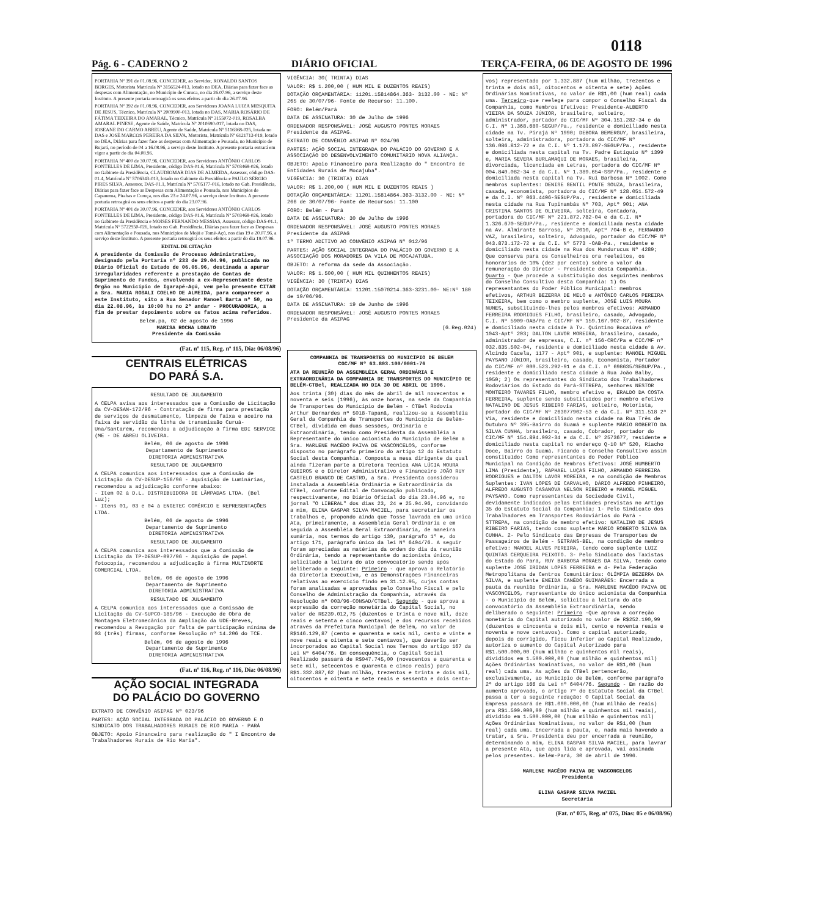0118
Pág. 6 - CADERNO 2 DIÁRIO OFICIAL TERÇA-FEIRA, 06 DE AGOSTO DE 1996
PORTARIA Nº 391 de 01.08.96, CONCEDER, ao Servidor, RONALDO SANTOS BORGES, Motorista Matrícula Nº 3156524-013, lotado no DEA, Diárias para fazer face as despesas com Alimentação, no Município de Curuca, no dia 26.07.96, a serviço deste Instituto. A presente portaria retroagirá os seus efeitos a partir do dia 26.07.96.
PORTARIA Nº 392 de 01.08.96, CONCEDER, aos Servidores JOANA LUIZA MESQUITA DE JESUS, Técnico, Matrícula Nº 2009900-013, lotada no DAS, MARIA ROSÁRIO DE FÁTIMA TEIXEIRA DO AMARAL, Técnico, Matrícula Nº 3155072-019, ROSALBA AMARAL PINESE, Agente de Saúde, Matrícula Nº 2010690-017, lotada no DAS, JOSEANE DO CARMO ABREU, Agente de Saúde, Matrícula Nº 5116368-025, lotada no DAS e JOSÉ MARCOS PEREIRA DA SILVA, Motorista, Matrícula Nº 6121713-019, lotado no DEA, Diárias para fazer face as despesas com Alimentação e Pousada, no Município de Bujarú, no período de 04 a 16.08.96, a serviço deste Instituto. A presente portaria entrará em vigor a partir do dia 04.08.96.
PORTARIA Nº 400 de 30.07.96, CONCEDER, aos Servidores ANTÔNIO CARLOS FONTELLES DE LIMA, Presidente, código DAS-01.6, Matrícula Nº 5703468-026, lotado no Gabinete da Presidência, CLAUDIOMAR DIAS DE ALMEIDA, Assessor, código DAS-01.4, Matrícula Nº 5706343-013, lotado no Gabinete da Presidência e PAULO SÉRGIO PIRES SILVA, Assessor, DAS-01.1, Matrícula Nº 5705177-016, lotado no Gab. Presidência, Diárias para fazer face as Despesas com Alimentação e Pousada, nos Municípios de Capanema, Pirabas e Curuça, nos dias 23 e 24.07.96, a serviço deste Instituto. A presente portaria retroagirá os seus efeitos a partir do dia 23.07.96.
PORTARIA Nº 401 de 30.07.96, CONCEDER, aos Servidores ANTÔNIO CARLOS FONTELLES DE LIMA, Presidente, código DAS-01.6, Matrícula Nº 5703468-026, lotado no Gabinete da Presidência e MOISES FERNANDO MESSIAS, Assessor, código DAS-01.1, Matrícula Nº 5722950-026, lotado no Gab. Presidência, Diárias para fazer face as Despesas com Alimentação e Pousada, nos Municípios de Mojú e Tomé-Açú, nos dias 19 e 20.07.96, a serviço deste Instituto. A presente portaria retroagirá os seus efeitos a partir do dia 19.07.96.
EDITAL DE CITAÇÃO
A presidente da Comissão de Processo Administrativo, designado pela Portaria nº 233 de 29.04.96, publicada no Diário Oficial do Estado de 06.05.96, destinada a apurar irregularidades referente a prestação de Contas de Suprimento de Fundos, envolvendo a ex-Representante deste Órgão no Município de Igarapé-Açú, vem pelo presente CITAR a Sra. MARIA ROSALI COELHO DE ALMEIDA, para comparecer a este Instituto, sito a Rua Senador Manoel Barta nº 50, no dia 22.08.96, às 10:00 hs no 2º andar - PROCURADORIA, a fim de prestar depoimento sobre os fatos acima referidos.
Belém.pa, 02 de agosto de 1996
MARISA ROCHA LOBATO
Presidente da Comissão
(Fat. nº 115, Reg. nº 115, Dia: 06/08/96)
CENTRAIS ELÉTRICAS
DO PARÁ S.A.
RESULTADO DE JULGAMENTO
A CELPA avisa aos interessados que a Comissão de Licitação da CV-DESAN-172/96 - Contratação de firma para prestação de serviços de desmatamento, limpeza de faixa e aceiro na faixa de servidão da linha de transmissão Curuá-Una/Santarém, recomendou a adjudicação à firma EDI SERVICE (ME - DE ABREU OLIVEIRA.
Belém, 06 de agosto de 1996
Departamento de Suprimento
DIRETORIA ADMINISTRATIVA
RESULTADO DE JULGAMENTO
A CELPA comunica aos interessados que a Comissão de Licitação da CV-DESUP-156/96 - Aquisição de Luminárias, recomendou a adjudicação conforme abaixo:
- Item 02 à D.L. DISTRIBUIDORA DE LÂMPADAS LTDA. (Bel Luz);
- Itens 01, 03 e 04 à ENGETEC COMÉRCIO E REPRESENTAÇÕES LTDA.
Belém, 06 de agosto de 1996
Departamento de Suprimento
DIRETORIA ADMINISTRATIVA
RESULTADO DE JULGAMENTO
A CELPA comunica aos interessados que a Comissão de Licitação da TP-DESUP-097/96 - Aquisição de papel fotocopia, recomendou a adjudicação à firma MULTINORTE COMERCIAL LTDA.
Belém, 06 de agosto de 1996
Departamento de Suprimento
DIRETORIA ADMINISTRATIVA
RESULTADO DE JULGAMENTO
A CELPA comunica aos interessados que a Comissão de Licitação da CV-SUPCO-185/96 - Execução de Obra de Montagem Eletromecânica da Ampliação da UDE-Breves, recomendou a Revogação por falta de participação mínima de 03 (três) firmas, conforme Resolução nº 14.206 do TCE.
Belém, 06 de agosto de 1996
Departamento de Suprimento
DIRETORIA ADMINISTRATIVA
(Fat. nº 116, Reg. nº 116, Dia: 06/08/96)
AÇÃO SOCIAL INTEGRADA
DO PALÁCIO DO GOVERNO
EXTRATO DE CONVÊNIO ASIPAG Nº 023/96
PARTES: AÇÃO SOCIAL INTEGRADA DO PALÁCIO DO GOVERNO E O SINDICATO DOS TRABALHADORES RURAIS DE RIO MARIA - PARÁ
OBJETO: Apoio Financeiro para realização do " I Encontro de Trabalhadores Rurais de Rio Maria".
VIGÊNCIA: 30( TRINTA) DIAS
VALOR: R$ 1.200,00 ( HUM MIL E DUZENTOS REAIS)
DOTAÇÃO ORÇAMENTÁRIA: 11201.15814864.363- 3132.00 - NE: Nº 265 de 30/07/96- Fonte de Recurso: 11.100.
FORO: Belém/Pará
DATA DE ASSINATURA: 30 de Julho de 1996
ORDENADOR RESPONSÁVEL: JOSÉ AUGUSTO PONTES MORAES
Presidente da ASIPAG.
EXTRATO DE CONVÊNIO ASIPAG Nº 024/96
PARTES: AÇÃO SOCIAL INTEGRADA DO PALÁCIO DO GOVERNO E A ASSOCIAÇÃO DO DESENVOLVIMENTO COMUNITÁRIO NOVA ALIANÇA.
OBJETO: Apoio Financeiro para Realização do " Encontro de Entidades Rurais de Mocajuba".
VIGÊNCIA: 30 (TRINTA) DIAS
VALOR: R$ 1.200,00 ( HUM MIL E DUZENTOS REAIS )
DOTAÇÃO ORÇAMENTÁRIA: 11201.15814864.363-3132.00 - NE: Nº 266 de 30/07/96- Fonte de Recursos: 11.100
FORO: Belém - Pará
DATA DE ASSINATURA: 30 de Julho de 1996
ORDENADOR RESPONSÁVEL: JOSÉ AUGUSTO PONTES MORAES
Presidente da ASIPAG
1º TERMO ADITIVO AO CONVÊNIO ASIPAG Nº 012/96
PARTES: AÇÃO SOCIAL INTEGRADA DO PALÁCIO DO GOVERNO E A ASSOCIAÇÃO DOS MORADORES DA VILA DE MOCAJATUBA.
OBJETO: A reforma da sede da Associação.
VALOR: R$ 1.500,00 ( HUM MIL QUINHENTOS REAIS)
VIGÊNCIA: 30 (TRINTA) DIAS
DOTAÇÃO ORÇAMENTÁRIA: 11201.15070214.363-3231.00- NE:Nº 180 de 19/06/96.
DATA DE ASSINATURA: 19 de Junho de 1996
ORDENADOR RESPONSÁVEL: JOSÉ AUGUSTO PONTES MORAES
Presidente da ASIPAG
(G.Reg.024)
COMPANHIA DE TRANSPORTES DO MUNICÍPIO DE BELÉM
CGC/MF Nº 63.803.100/0001-76
ATA DA REUNIÃO DA ASSEMBLÉIA GERAL ORDINÁRIA E EXTRAORDINÁRIA DA COMPANHIA DE TRANSPORTES DO MUNICÍPIO DE BELÉM-CTBel, REALIZADA NO DIA 30 DE ABRIL DE 1996.
Aos trinta (30) dias do mês de abril de mil novecentos e noventa e seis (1996), às onze horas, na sede da Companhia de Transportes do Município de Belém - CTBel Rodovia Arthur Bernardes nº 5018-Tapanã, realizou-se a Assembléia Geral da Companhia de Transportes do Município de Belém-CTBel, dividida em duas sessões, Ordinária e Extraordinária, tendo como Presidenta da Assembléia a Representante do único acionista do Município de Belém a Sra. MARLENE MACÊDO PAIVA DE VASCONCELOS, conforme disposto no parágrafo primeiro do artigo 12 do Estatuto Social desta Companhia. Composta a mesa dirigente da qual ainda fizeram parte a Diretora Técnica ANA LÚCIA MOURA GUEIROS e o Diretor Administrativo e Financeiro JOÃO RUY CASTELO BRANCO DE CASTRO, a Sra. Presidenta considerou instalada a Assembléia Ordinária e Extraordinária da CTBel, conforme Edital de Convocação publicado, respectivamente, no Diário Oficial do dia 23.04.96 e, no jornal "O LIBERAL" dos dias 23, 24 e 25.04.96, convidando a mim, ELINA GASPAR SILVA MACIEL, para secretariar os trabalhos e, propondo ainda que fosse lavrada em uma única Ata, primeiramente, a Assembléia Geral Ordinária e em seguida a Assembléia Geral Extraordinária, de maneira sumária, nos termos do artigo 130, parágrafo 1º e, do artigo 171, parágrafo único da lei Nº 6404/76. A seguir foram apreciadas as matérias da ordem do dia da reunião Ordinária, tendo a representante do acionista único, solicitado a leitura do ato convocatório sendo após deliberado o seguinte: Primeiro - que aprova o Relatório da Diretoria Executiva, e as Demonstrações Financeiras relativas ao exercício findo em 31.12.95, cujas contas foram analisadas e aprovadas pelo Conselho Fiscal e pelo Conselho de Administração da Companhia, através da Resolução nº 003/96-CONSAD/CTBel. Segundo - que aprova a expressão da correção monetária do Capital Social, no valor de R$239.012,75 (duzentos e trinta e nove mil, doze reais e setenta e cinco centavos) e dos recursos recebidos através da Prefeitura Municipal de Belém, no valor de R$146.129,87 (cento e quarenta e seis mil, cento e vinte e nove reais e oitenta e sete centavos), que deverão ser incorporados ao Capital Social nos Termos do artigo 167 da Lei Nº 6404/76. Em consequência, o Capital Social Realizado passará de R$947.745,00 (novecentos e quarenta e sete mil, setecentos e quarenta e cinco reais) para R$1.332.887,62 (hum milhão, trezentos e trinta e dois mil, oitocentos e oitenta e sete reais e sessenta e dois centa-
vos) representado por 1.332.887 (hum milhão, trezentos e trinta e dois mil, oitocentos e oitenta e sete) Ações Ordinárias Nominativas, no valor de R$1,00 (hum real) cada uma. Terceiro-que reelege para compor o Conselho Fiscal da Companhia, como Membros Efetivos: Presidente-ALBERTO VIEIRA DA SOUZA JÚNIOR, brasileiro, solteiro, administrador, portador do CIC/MF Nº 304.151.282-34 e da C.I. Nº 1.368.680-SEGUP/Pa., residente e domiciliado nesta cidade na Tv. Pirajá Nº 1990; DEBORA BEMERGUY, brasileira, solteira, administradora, portadora do CIC/MF Nº 136.086.812-72 e da C.I. Nº 1.173.897-SEGUP/Pa., residente e domiciliada nesta capital na Tv. Padre Eutíquio Nº 1399 e, MARIA SEVERA BURLAMAQUI DE MORAES, brasileira, divorciada, licenciada em Letras, portadora do CIC/MF Nº 004.840.082-34 e da C.I. Nº 1.389.654-SSP/Pa., residente e domiciliada nesta capital na Tv. Rui Barbosa Nº 1002. Como membros suplentes: DENISE GENTIL PONTE SOUZA, brasileira, casada, economista, portadora do CIC/MF Nº 128.051.572-49 e da C.I. Nº 063.4406-SEGUP/Pa., residente e domiciliada nesta cidade na Rua Tupinambás Nº 703, Aptº 901; ANA CRISTINA SANTOS DE OLIVEIRA, solteira, Contadora, portadora do CIC/MF Nº 221.872.782-04 e da C.I. Nº 1.326.670-SEGUP/Pa., residente e domiciliada nesta cidade na Av. Almirante Barroso, Nº 2010, Aptº 704-B e, FERNANDO VAZ, brasileiro, solteiro, Advogado, portador do CIC/MF Nº 043.873.172-72 e da C.I. Nº 5773 -OAB-Pa., residente e domiciliado nesta cidade na Rua dos Mundurucus Nº 4289; Que conserva para os Conselheiros ora reeleitos, os honorários de 10% (dez por cento) sobre o valor da remuneração do Diretor - Presidente desta Companhia. Quarto - Que procede a substituição dos seguintes membros do Conselho Consultivo desta Companhia: 1) Os representantes do Poder Público Municipal: membros efetivos, ARTHUR BEZERRA DE MELO e ANTÔNIO CARLOS PEREIRA TEIXEIRA, bem como o membro suplente, JOSÉ LUIS MOURA NUNES, substituindo-lhes pelos membros efetivos: ARMANDO FERREIRA RODRIGUES FILHO, brasileiro, casado, Advogado, C.I. Nº 5909-OAB/Pa e CIC/MF Nº 159.167.902-87, residente e domiciliado nesta cidade à Tv. Quintino Bocaiúva nº 1043-Aptº 203; DALTON LAVOR MOREIRA, brasileiro, casado, administrador de empresas, C.I. nº 156-CRC/Pa e CIC/MF nº 032.835.502-04, residente e domiciliado nesta cidade à Av. Alcindo Cacela, 1177 - Aptº 901, e suplente: MANOEL MIGUEL PAYSANO JÚNIOR, brasileiro, casado, Economista, Portador do CIC/MF nº 000.523.292-91 e da C.I. nº 698635/SEGUP/Pa., residente e domiciliado nesta cidade à Rua João Balby, 1050; 2) Os representantes do Sindicato dos Trabalhadores Rodoviários do Estado do Pará-STTREPA, senhores NESTOR MONTEIRO TAVARES FILHO, membro efetivo e, ERALDO DA COSTA FERREIRA, suplente sendo substituídos por: membro efetivo NATALINO DE JESUS RIBEIRO FARIAS, solteiro, Motorista, portador do CIC/MF Nº 263077902-53 e da C.I. Nº 311.518 2ª Via, residente e domiciliado nesta cidade na Rua Três de Outubro Nº 395-Bairro do Guamá e suplente MÁRIO ROBERTO DA SILVA CUNHA, brasileiro, casado, Cobrador, portador do CIC/MF Nº 154.894.092-34 e da C.I. Nº 2573677, residente e domiciliado nesta capital no endereço Q-10 Nº 520, Riacho Doce, Bairro do Guamá. Ficando o Conselho Consultivo assim constituído: Como representantes do Poder Público Municipal na Condição de Membros Efetivos: JOSÉ HUMBERTO LIMA (Presidente), RAPHAEL LUÇAS FILHO, ARMANDO FERREIRA RODRIGUES e DALTON LAVOR MOREIRA, e na condição de Membros Suplentes: IVAN LOPES DE CARVALHO, DÁRIO ALFREDO PINHEIRO, ALFREDO AUGUSTO CASANOVA NELSON RIBEIRO e MANOEL MIGUEL PAYSANO. Como representantes da Sociedade Civil, devidamente indicados pelas Entidades previstas no Artigo 35 do Estatuto Social da Companhia; 1- Pelo Sindicato dos Trabalhadores em Transportes Rodoviários do Pará - STTREPA, na condição de membro efetivo: NATALINO DE JESUS RIBEIRO FARIAS, tendo como suplente MÁRIO ROBERTO SILVA DA CUNHA. 2- Pelo Sindicato das Empresas de Transportes de Passageiros de Belém - SETRANS-BEL, na condição de membro efetivo: MANOEL ALVES PEREIRA, tendo como suplente LUIZ QUINTAS CERQUEIRA PEIXOTO. 3- Pelo Sindicato dos Taxistas do Estado do Pará, RUY BARBOSA MORAES DA SILVA, tendo como suplente JOSÉ IRIDAN LOPES FERREIRA e 4- Pela Federação Metropolitana de Centros Comunitários: OLÍMPIA BEZERRA DA SILVA, e suplente ENEIDA CANÊDO GUIMARÃES: Encerrada a pauta da reunião Ordinária, a Sra. MARLENE MACÊDO PAIVA DE VASCONCELOS, representante do único acionista da Companhia - o Município de Belém, solicitou a leitura do ato convocatório da Assembléia Extraordinária, sendo deliberado o seguinte: Primeiro -Que aprova a correção monetária do Capital autorizado no valor de R$252.190,99 (duzentos e cincoenta e dois mil, cento e noventa reais e noventa e nove centavos). Como o capital autorizado, depois de corrigido, ficou inferior ao Capital Realizado, autoriza o aumento do Capital Autorizado para R$1.500.000,00 (hum milhão e quinhentos mil reais), divididos em 1.500.000,00 (hum milhão e quinhentos mil) Ações Ordinárias Nominativas, no valor de R$1,00 (hum real) cada uma. As ações da CTBel pertencerão, exclusivamente, ao Município de Belém, conforme parágrafo 2º do artigo 166 da Lei nº 6404/76. Segundo - Em razão do aumento aprovado, o artigo 7º do Estatuto Social da CTBel passa a ter a seguinte redação: O Capital Social da Empresa passará de R$1.000.000,00 (hum milhão de reais) pra R$1.500.000,00 (hum milhão e quinhentos mil reais), dividido em 1.500.000,00 (hum milhão e quinhentos mil) Ações Ordinárias Nominativas, no valor de R$1,00 (hum real) cada uma. Encerrada a pauta, e, nada mais havendo a tratar, a Sra. Presidenta deu por encerrada a reunião, determinando a mim, ELINA GASPAR SILVA MACIEL, para lavrar a presente Ata, que após lida e aprovada, vai assinada pelos presentes. Belém-Pará, 30 de abril de 1996.
MARLENE MACÊDO PAIVA DE VASCONCELOS
Presidenta
ELINA GASPAR SILVA MACIEL
Secretária
(Fat. nº 075, Reg. nº 075, Dias: 05 e 06/08/96)